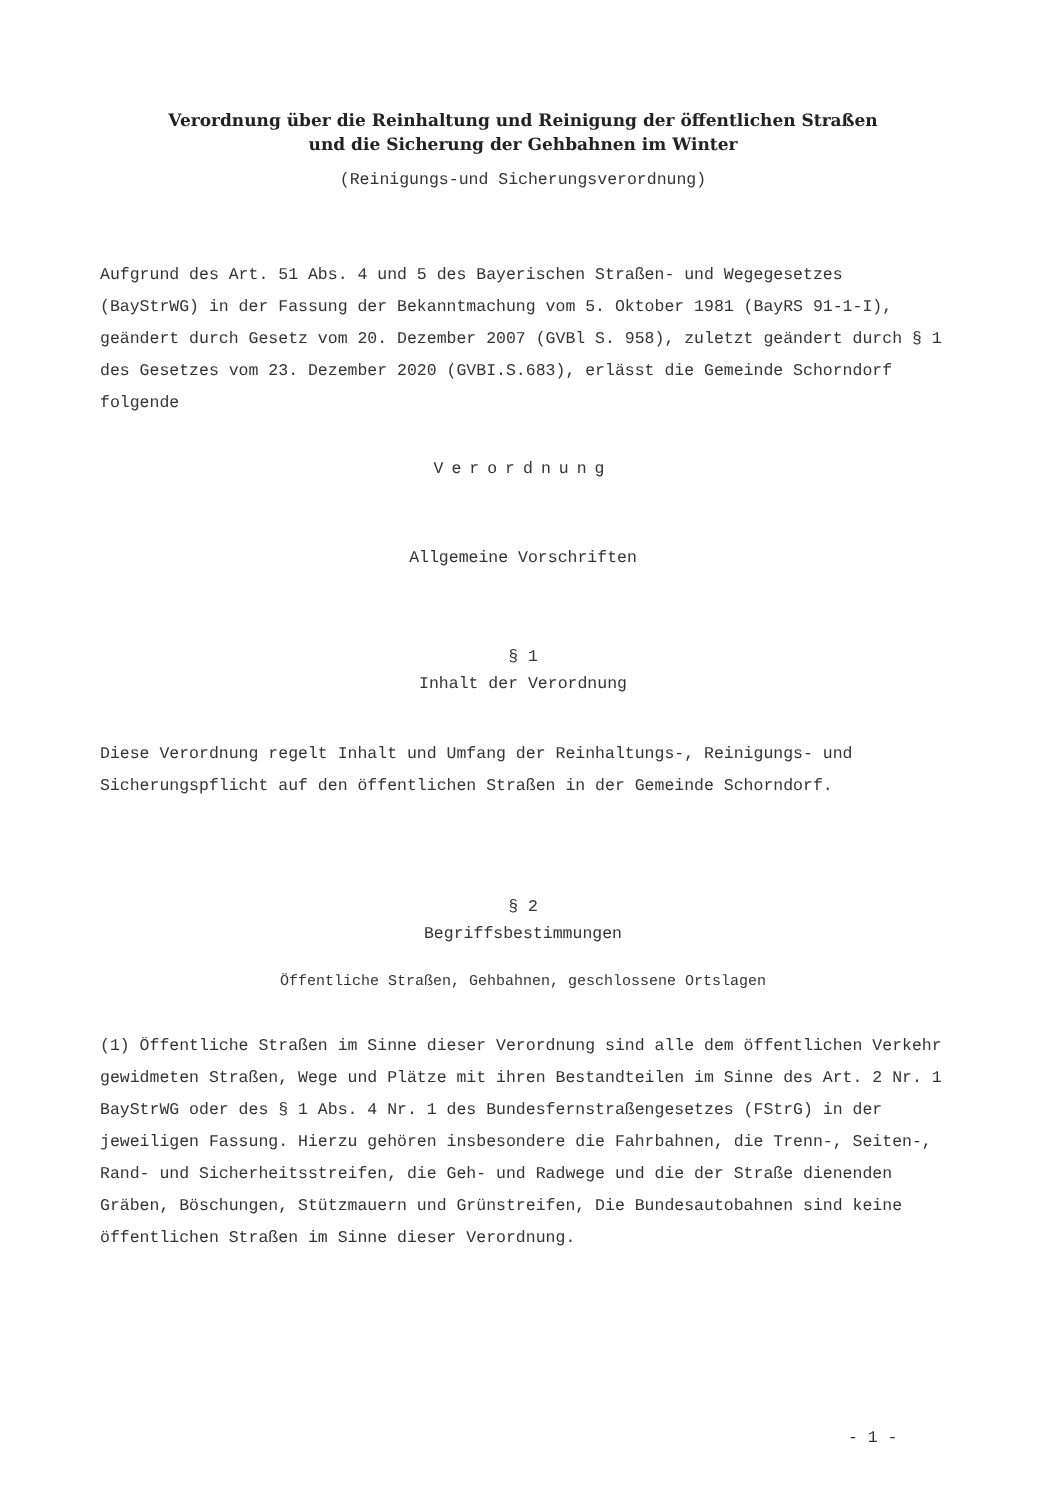Verordnung über die Reinhaltung und Reinigung der öffentlichen Straßen
und die Sicherung der Gehbahnen im Winter
(Reinigungs-und Sicherungsverordnung)
Aufgrund des Art. 51 Abs. 4 und 5 des Bayerischen Straßen- und Wegegesetzes (BayStrWG) in der Fassung der Bekanntmachung vom 5. Oktober 1981 (BayRS 91-1-I), geändert durch Gesetz vom 20. Dezember 2007 (GVBl S. 958), zuletzt geändert durch § 1 des Gesetzes vom 23. Dezember 2020 (GVBI.S.683), erlässt die Gemeinde Schorndorf folgende
Verordnung
Allgemeine Vorschriften
§ 1
Inhalt der Verordnung
Diese Verordnung regelt Inhalt und Umfang der Reinhaltungs-, Reinigungs- und Sicherungspflicht auf den öffentlichen Straßen in der Gemeinde Schorndorf.
§ 2
Begriffsbestimmungen
Öffentliche Straßen, Gehbahnen, geschlossene Ortslagen
(1) Öffentliche Straßen im Sinne dieser Verordnung sind alle dem öffentlichen Verkehr gewidmeten Straßen, Wege und Plätze mit ihren Bestandteilen im Sinne des Art. 2 Nr. 1 BayStrWG oder des § 1 Abs. 4 Nr. 1 des Bundesfernstraßengesetzes (FStrG) in der jeweiligen Fassung. Hierzu gehören insbesondere die Fahrbahnen, die Trenn-, Seiten-, Rand- und Sicherheitsstreifen, die Geh- und Radwege und die der Straße dienenden Gräben, Böschungen, Stützmauern und Grünstreifen, Die Bundesautobahnen sind keine öffentlichen Straßen im Sinne dieser Verordnung.
- 1 -